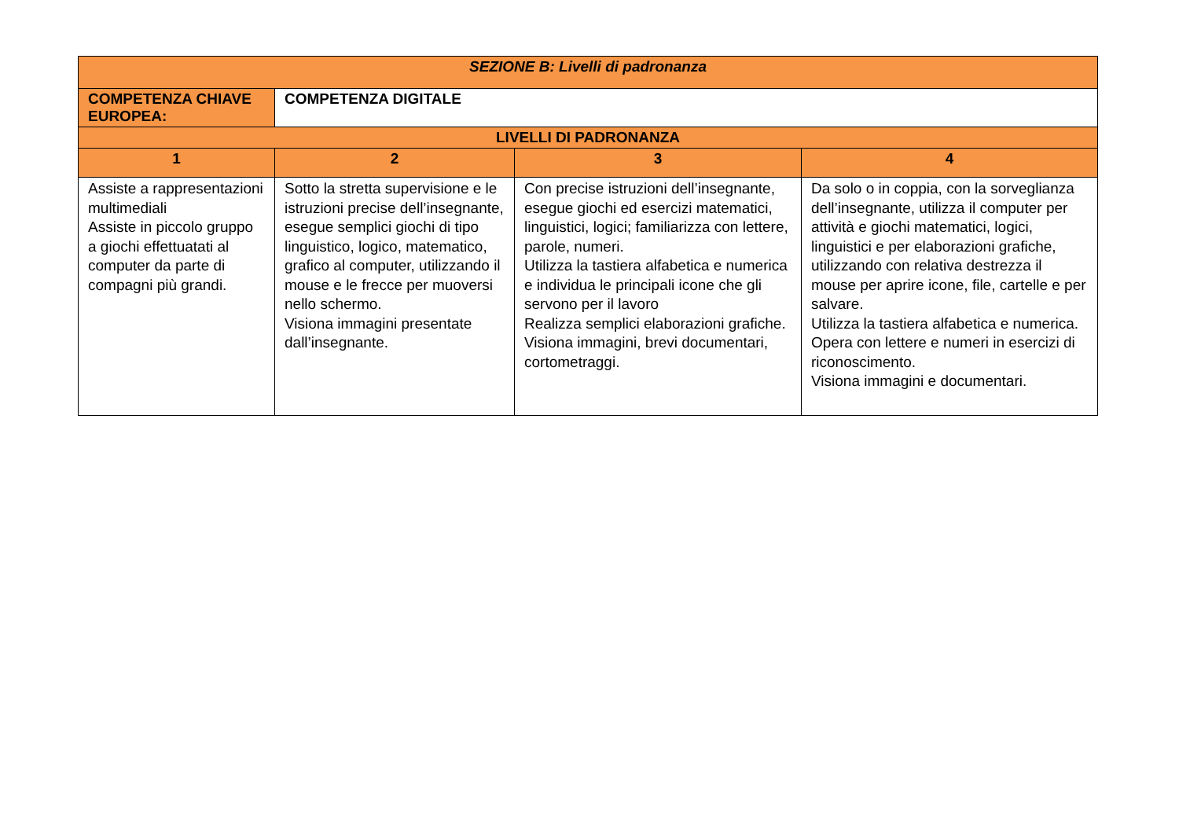| SEZIONE B: Livelli di padronanza | | | |
| --- | --- | --- | --- |
| COMPETENZA CHIAVE EUROPEA: | COMPETENZA DIGITALE | | |
| LIVELLI DI PADRONANZA | | | |
| 1 | 2 | 3 | 4 |
| Assiste a rappresentazioni multimediali Assiste in piccolo gruppo a giochi effettuatati al computer da parte di compagni più grandi. | Sotto la stretta supervisione e le istruzioni precise dell’insegnante, esegue semplici giochi di tipo linguistico, logico, matematico, grafico al computer, utilizzando il mouse e le frecce per muoversi nello schermo. Visiona immagini presentate dall’insegnante. | Con precise istruzioni dell’insegnante, esegue giochi ed esercizi matematici, linguistici, logici; familiarizza con lettere, parole, numeri. Utilizza la tastiera alfabetica e numerica e individua le principali icone che gli servono per il lavoro Realizza semplici elaborazioni grafiche. Visiona immagini, brevi documentari, cortometraggi. | Da solo o in coppia, con la sorveglianza dell’insegnante, utilizza il computer per attività e giochi matematici, logici, linguistici e per elaborazioni grafiche, utilizzando con relativa destrezza il mouse per aprire icone, file, cartelle e per salvare. Utilizza la tastiera alfabetica e numerica. Opera con lettere e numeri in esercizi di riconoscimento. Visiona immagini e documentari. |